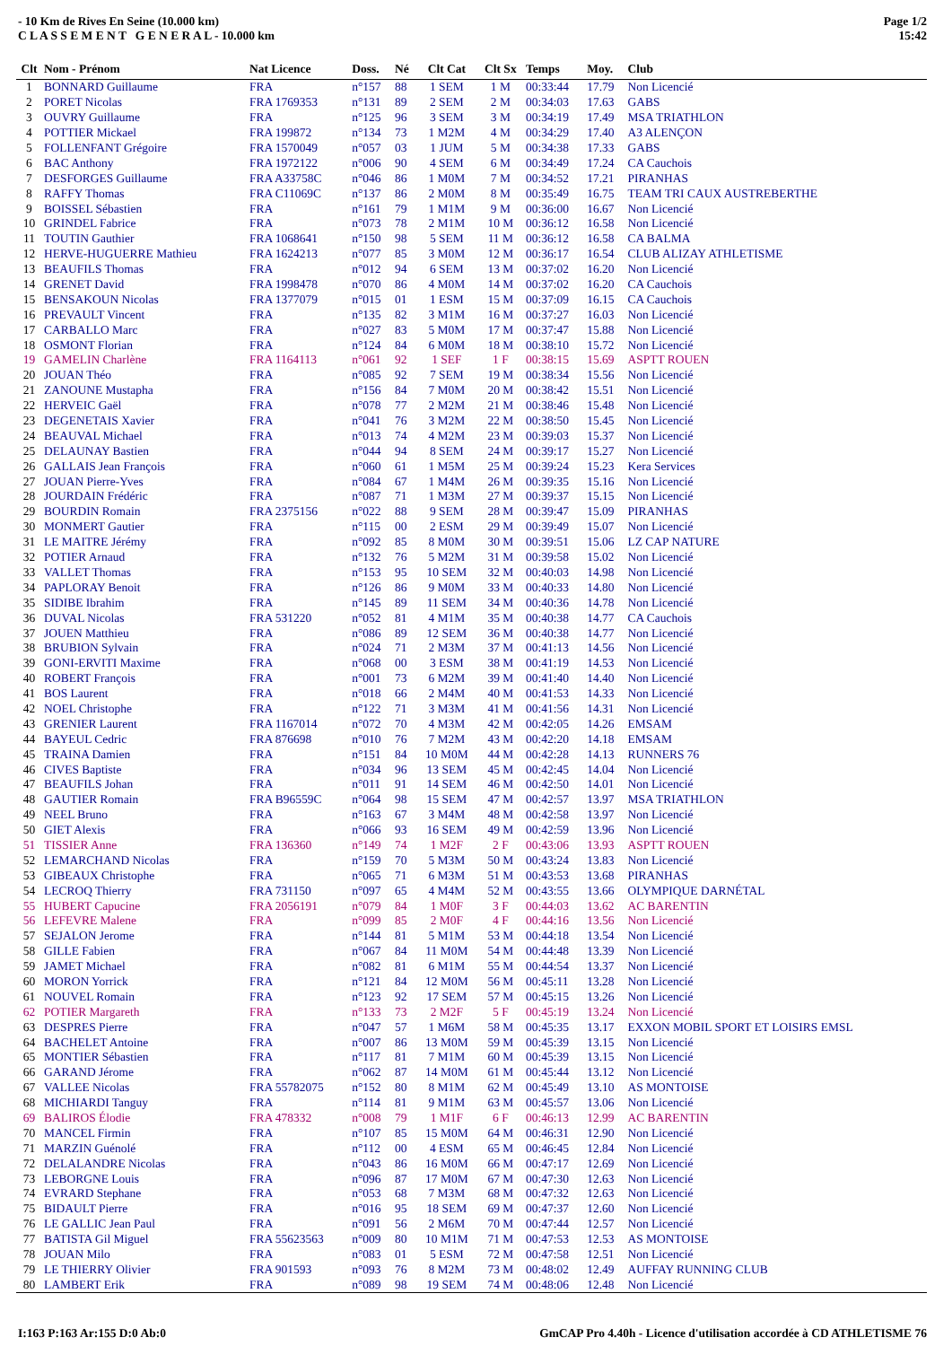- 10 Km de Rives En Seine (10.000 km)
C L A S S E M E N T G E N E R A L - 10.000 km
Page 1/2
15:42
| Clt | Nom - Prénom | Nat Licence | Doss. | Né | Clt Cat | Clt Sx | Temps | Moy. | Club |
| --- | --- | --- | --- | --- | --- | --- | --- | --- | --- |
| 1 | BONNARD Guillaume | FRA | n°157 | 88 | 1 SEM | 1 M | 00:33:44 | 17.79 | Non Licencié |
| 2 | PORET Nicolas | FRA 1769353 | n°131 | 89 | 2 SEM | 2 M | 00:34:03 | 17.63 | GABS |
| 3 | OUVRY Guillaume | FRA | n°125 | 96 | 3 SEM | 3 M | 00:34:19 | 17.49 | MSA TRIATHLON |
| 4 | POTTIER Mickael | FRA 199872 | n°134 | 73 | 1 M2M | 4 M | 00:34:29 | 17.40 | A3 ALENÇON |
| 5 | FOLLENFANT Grégoire | FRA 1570049 | n°057 | 03 | 1 JUM | 5 M | 00:34:38 | 17.33 | GABS |
| 6 | BAC Anthony | FRA 1972122 | n°006 | 90 | 4 SEM | 6 M | 00:34:49 | 17.24 | CA Cauchois |
| 7 | DESFORGES Guillaume | FRA A33758C | n°046 | 86 | 1 M0M | 7 M | 00:34:52 | 17.21 | PIRANHAS |
| 8 | RAFFY Thomas | FRA C11069C | n°137 | 86 | 2 M0M | 8 M | 00:35:49 | 16.75 | TEAM TRI CAUX AUSTREBERTHE |
| 9 | BOISSEL Sébastien | FRA | n°161 | 79 | 1 M1M | 9 M | 00:36:00 | 16.67 | Non Licencié |
| 10 | GRINDEL Fabrice | FRA | n°073 | 78 | 2 M1M | 10 M | 00:36:12 | 16.58 | Non Licencié |
| 11 | TOUTIN Gauthier | FRA 1068641 | n°150 | 98 | 5 SEM | 11 M | 00:36:12 | 16.58 | CA BALMA |
| 12 | HERVE-HUGUERRE Mathieu | FRA 1624213 | n°077 | 85 | 3 M0M | 12 M | 00:36:17 | 16.54 | CLUB ALIZAY ATHLETISME |
| 13 | BEAUFILS Thomas | FRA | n°012 | 94 | 6 SEM | 13 M | 00:37:02 | 16.20 | Non Licencié |
| 14 | GRENET David | FRA 1998478 | n°070 | 86 | 4 M0M | 14 M | 00:37:02 | 16.20 | CA Cauchois |
| 15 | BENSAKOUN Nicolas | FRA 1377079 | n°015 | 01 | 1 ESM | 15 M | 00:37:09 | 16.15 | CA Cauchois |
| 16 | PREVAULT Vincent | FRA | n°135 | 82 | 3 M1M | 16 M | 00:37:27 | 16.03 | Non Licencié |
| 17 | CARBALLO Marc | FRA | n°027 | 83 | 5 M0M | 17 M | 00:37:47 | 15.88 | Non Licencié |
| 18 | OSMONT Florian | FRA | n°124 | 84 | 6 M0M | 18 M | 00:38:10 | 15.72 | Non Licencié |
| 19 | GAMELIN Charlène | FRA 1164113 | n°061 | 92 | 1 SEF | 1 F | 00:38:15 | 15.69 | ASPTT ROUEN |
| 20 | JOUAN Théo | FRA | n°085 | 92 | 7 SEM | 19 M | 00:38:34 | 15.56 | Non Licencié |
| 21 | ZANOUNE Mustapha | FRA | n°156 | 84 | 7 M0M | 20 M | 00:38:42 | 15.51 | Non Licencié |
| 22 | HERVEIC Gaël | FRA | n°078 | 77 | 2 M2M | 21 M | 00:38:46 | 15.48 | Non Licencié |
| 23 | DEGENETAIS Xavier | FRA | n°041 | 76 | 3 M2M | 22 M | 00:38:50 | 15.45 | Non Licencié |
| 24 | BEAUVAL Michael | FRA | n°013 | 74 | 4 M2M | 23 M | 00:39:03 | 15.37 | Non Licencié |
| 25 | DELAUNAY Bastien | FRA | n°044 | 94 | 8 SEM | 24 M | 00:39:17 | 15.27 | Non Licencié |
| 26 | GALLAIS Jean François | FRA | n°060 | 61 | 1 M5M | 25 M | 00:39:24 | 15.23 | Kera Services |
| 27 | JOUAN Pierre-Yves | FRA | n°084 | 67 | 1 M4M | 26 M | 00:39:35 | 15.16 | Non Licencié |
| 28 | JOURDAIN Frédéric | FRA | n°087 | 71 | 1 M3M | 27 M | 00:39:37 | 15.15 | Non Licencié |
| 29 | BOURDIN Romain | FRA 2375156 | n°022 | 88 | 9 SEM | 28 M | 00:39:47 | 15.09 | PIRANHAS |
| 30 | MONMERT Gautier | FRA | n°115 | 00 | 2 ESM | 29 M | 00:39:49 | 15.07 | Non Licencié |
| 31 | LE MAITRE Jérémy | FRA | n°092 | 85 | 8 M0M | 30 M | 00:39:51 | 15.06 | LZ CAP NATURE |
| 32 | POTIER Arnaud | FRA | n°132 | 76 | 5 M2M | 31 M | 00:39:58 | 15.02 | Non Licencié |
| 33 | VALLET Thomas | FRA | n°153 | 95 | 10 SEM | 32 M | 00:40:03 | 14.98 | Non Licencié |
| 34 | PAPLORAY Benoit | FRA | n°126 | 86 | 9 M0M | 33 M | 00:40:33 | 14.80 | Non Licencié |
| 35 | SIDIBE Ibrahim | FRA | n°145 | 89 | 11 SEM | 34 M | 00:40:36 | 14.78 | Non Licencié |
| 36 | DUVAL Nicolas | FRA 531220 | n°052 | 81 | 4 M1M | 35 M | 00:40:38 | 14.77 | CA Cauchois |
| 37 | JOUEN Matthieu | FRA | n°086 | 89 | 12 SEM | 36 M | 00:40:38 | 14.77 | Non Licencié |
| 38 | BRUBION Sylvain | FRA | n°024 | 71 | 2 M3M | 37 M | 00:41:13 | 14.56 | Non Licencié |
| 39 | GONI-ERVITI Maxime | FRA | n°068 | 00 | 3 ESM | 38 M | 00:41:19 | 14.53 | Non Licencié |
| 40 | ROBERT François | FRA | n°001 | 73 | 6 M2M | 39 M | 00:41:40 | 14.40 | Non Licencié |
| 41 | BOS Laurent | FRA | n°018 | 66 | 2 M4M | 40 M | 00:41:53 | 14.33 | Non Licencié |
| 42 | NOEL Christophe | FRA | n°122 | 71 | 3 M3M | 41 M | 00:41:56 | 14.31 | Non Licencié |
| 43 | GRENIER Laurent | FRA 1167014 | n°072 | 70 | 4 M3M | 42 M | 00:42:05 | 14.26 | EMSAM |
| 44 | BAYEUL Cedric | FRA 876698 | n°010 | 76 | 7 M2M | 43 M | 00:42:20 | 14.18 | EMSAM |
| 45 | TRAINA Damien | FRA | n°151 | 84 | 10 M0M | 44 M | 00:42:28 | 14.13 | RUNNERS 76 |
| 46 | CIVES Baptiste | FRA | n°034 | 96 | 13 SEM | 45 M | 00:42:45 | 14.04 | Non Licencié |
| 47 | BEAUFILS Johan | FRA | n°011 | 91 | 14 SEM | 46 M | 00:42:50 | 14.01 | Non Licencié |
| 48 | GAUTIER Romain | FRA B96559C | n°064 | 98 | 15 SEM | 47 M | 00:42:57 | 13.97 | MSA TRIATHLON |
| 49 | NEEL Bruno | FRA | n°163 | 67 | 3 M4M | 48 M | 00:42:58 | 13.97 | Non Licencié |
| 50 | GIET Alexis | FRA | n°066 | 93 | 16 SEM | 49 M | 00:42:59 | 13.96 | Non Licencié |
| 51 | TISSIER Anne | FRA 136360 | n°149 | 74 | 1 M2F | 2 F | 00:43:06 | 13.93 | ASPTT ROUEN |
| 52 | LEMARCHAND Nicolas | FRA | n°159 | 70 | 5 M3M | 50 M | 00:43:24 | 13.83 | Non Licencié |
| 53 | GIBEAUX Christophe | FRA | n°065 | 71 | 6 M3M | 51 M | 00:43:53 | 13.68 | PIRANHAS |
| 54 | LECROQ Thierry | FRA 731150 | n°097 | 65 | 4 M4M | 52 M | 00:43:55 | 13.66 | OLYMPIQUE DARNÉTAL |
| 55 | HUBERT Capucine | FRA 2056191 | n°079 | 84 | 1 M0F | 3 F | 00:44:03 | 13.62 | AC BARENTIN |
| 56 | LEFEVRE Malene | FRA | n°099 | 85 | 2 M0F | 4 F | 00:44:16 | 13.56 | Non Licencié |
| 57 | SEJALON Jerome | FRA | n°144 | 81 | 5 M1M | 53 M | 00:44:18 | 13.54 | Non Licencié |
| 58 | GILLE Fabien | FRA | n°067 | 84 | 11 M0M | 54 M | 00:44:48 | 13.39 | Non Licencié |
| 59 | JAMET Michael | FRA | n°082 | 81 | 6 M1M | 55 M | 00:44:54 | 13.37 | Non Licencié |
| 60 | MORON Yorrick | FRA | n°121 | 84 | 12 M0M | 56 M | 00:45:11 | 13.28 | Non Licencié |
| 61 | NOUVEL Romain | FRA | n°123 | 92 | 17 SEM | 57 M | 00:45:15 | 13.26 | Non Licencié |
| 62 | POTIER Margareth | FRA | n°133 | 73 | 2 M2F | 5 F | 00:45:19 | 13.24 | Non Licencié |
| 63 | DESPRES Pierre | FRA | n°047 | 57 | 1 M6M | 58 M | 00:45:35 | 13.17 | EXXON MOBIL SPORT ET LOISIRS EMSL |
| 64 | BACHELET Antoine | FRA | n°007 | 86 | 13 M0M | 59 M | 00:45:39 | 13.15 | Non Licencié |
| 65 | MONTIER Sébastien | FRA | n°117 | 81 | 7 M1M | 60 M | 00:45:39 | 13.15 | Non Licencié |
| 66 | GARAND Jérome | FRA | n°062 | 87 | 14 M0M | 61 M | 00:45:44 | 13.12 | Non Licencié |
| 67 | VALLEE Nicolas | FRA 55782075 | n°152 | 80 | 8 M1M | 62 M | 00:45:49 | 13.10 | AS MONTOISE |
| 68 | MICHIARDI Tanguy | FRA | n°114 | 81 | 9 M1M | 63 M | 00:45:57 | 13.06 | Non Licencié |
| 69 | BALIROS Élodie | FRA 478332 | n°008 | 79 | 1 M1F | 6 F | 00:46:13 | 12.99 | AC BARENTIN |
| 70 | MANCEL Firmin | FRA | n°107 | 85 | 15 M0M | 64 M | 00:46:31 | 12.90 | Non Licencié |
| 71 | MARZIN Guénolé | FRA | n°112 | 00 | 4 ESM | 65 M | 00:46:45 | 12.84 | Non Licencié |
| 72 | DELALANDRE Nicolas | FRA | n°043 | 86 | 16 M0M | 66 M | 00:47:17 | 12.69 | Non Licencié |
| 73 | LEBORGNE Louis | FRA | n°096 | 87 | 17 M0M | 67 M | 00:47:30 | 12.63 | Non Licencié |
| 74 | EVRARD Stephane | FRA | n°053 | 68 | 7 M3M | 68 M | 00:47:32 | 12.63 | Non Licencié |
| 75 | BIDAULT Pierre | FRA | n°016 | 95 | 18 SEM | 69 M | 00:47:37 | 12.60 | Non Licencié |
| 76 | LE GALLIC Jean Paul | FRA | n°091 | 56 | 2 M6M | 70 M | 00:47:44 | 12.57 | Non Licencié |
| 77 | BATISTA Gil Miguel | FRA 55623563 | n°009 | 80 | 10 M1M | 71 M | 00:47:53 | 12.53 | AS MONTOISE |
| 78 | JOUAN Milo | FRA | n°083 | 01 | 5 ESM | 72 M | 00:47:58 | 12.51 | Non Licencié |
| 79 | LE THIERRY Olivier | FRA 901593 | n°093 | 76 | 8 M2M | 73 M | 00:48:02 | 12.49 | AUFFAY RUNNING CLUB |
| 80 | LAMBERT Erik | FRA | n°089 | 98 | 19 SEM | 74 M | 00:48:06 | 12.48 | Non Licencié |
I:163 P:163 Ar:155 D:0 Ab:0 GmCAP Pro 4.40h - Licence d'utilisation accordée à CD ATHLETISME 76